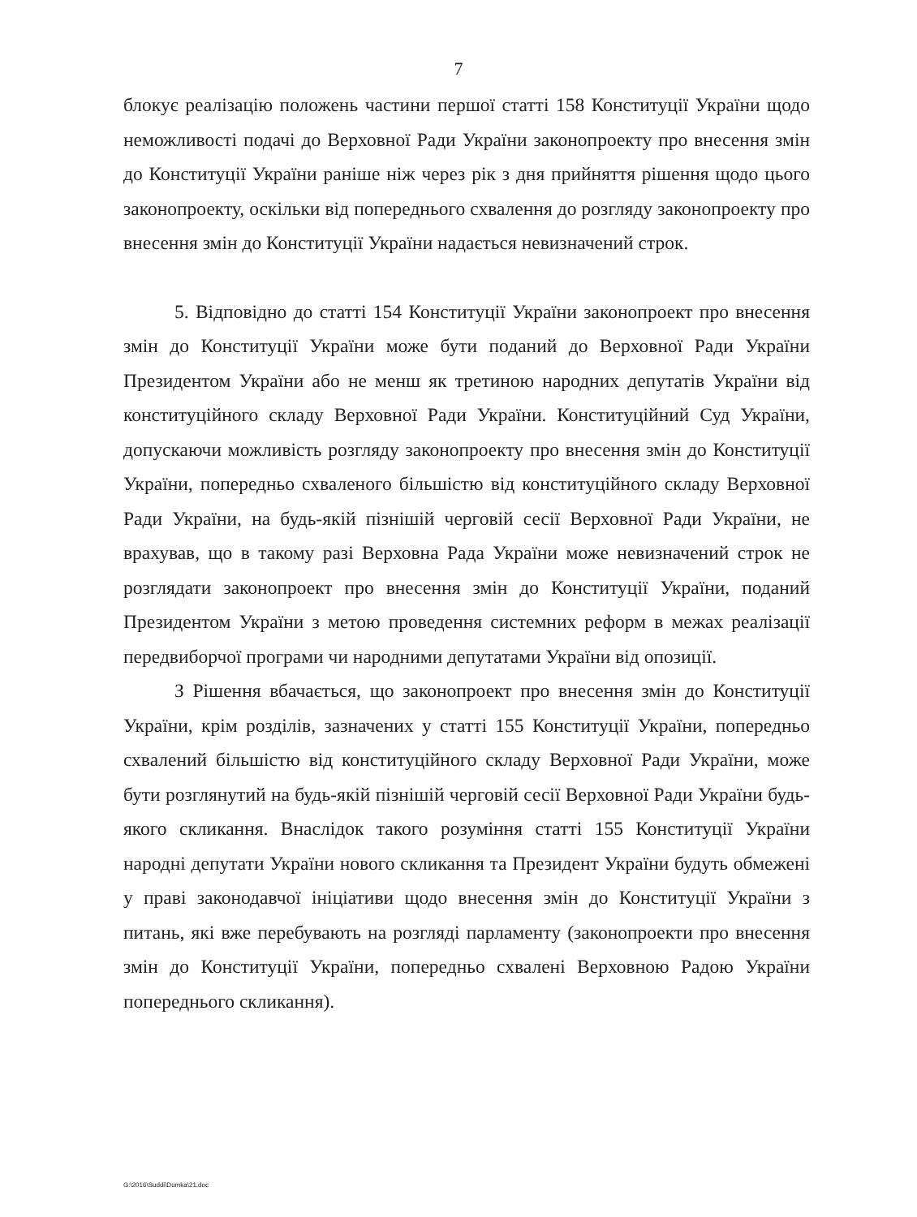7
блокує реалізацію положень частини першої статті 158 Конституції України щодо неможливості подачі до Верховної Ради України законопроекту про внесення змін до Конституції України раніше ніж через рік з дня прийняття рішення щодо цього законопроекту, оскільки від попереднього схвалення до розгляду законопроекту про внесення змін до Конституції України надається невизначений строк.
5. Відповідно до статті 154 Конституції України законопроект про внесення змін до Конституції України може бути поданий до Верховної Ради України Президентом України або не менш як третиною народних депутатів України від конституційного складу Верховної Ради України. Конституційний Суд України, допускаючи можливість розгляду законопроекту про внесення змін до Конституції України, попередньо схваленого більшістю від конституційного складу Верховної Ради України, на будь-якій пізнішій черговій сесії Верховної Ради України, не врахував, що в такому разі Верховна Рада України може невизначений строк не розглядати законопроект про внесення змін до Конституції України, поданий Президентом України з метою проведення системних реформ в межах реалізації передвиборчої програми чи народними депутатами України від опозиції.
З Рішення вбачається, що законопроект про внесення змін до Конституції України, крім розділів, зазначених у статті 155 Конституції України, попередньо схвалений більшістю від конституційного складу Верховної Ради України, може бути розглянутий на будь-якій пізнішій черговій сесії Верховної Ради України будь-якого скликання. Внаслідок такого розуміння статті 155 Конституції України народні депутати України нового скликання та Президент України будуть обмежені у праві законодавчої ініціативи щодо внесення змін до Конституції України з питань, які вже перебувають на розгляді парламенту (законопроекти про внесення змін до Конституції України, попередньо схвалені Верховною Радою України попереднього скликання).
G:\2016\Suddi\Dumka\21.doc